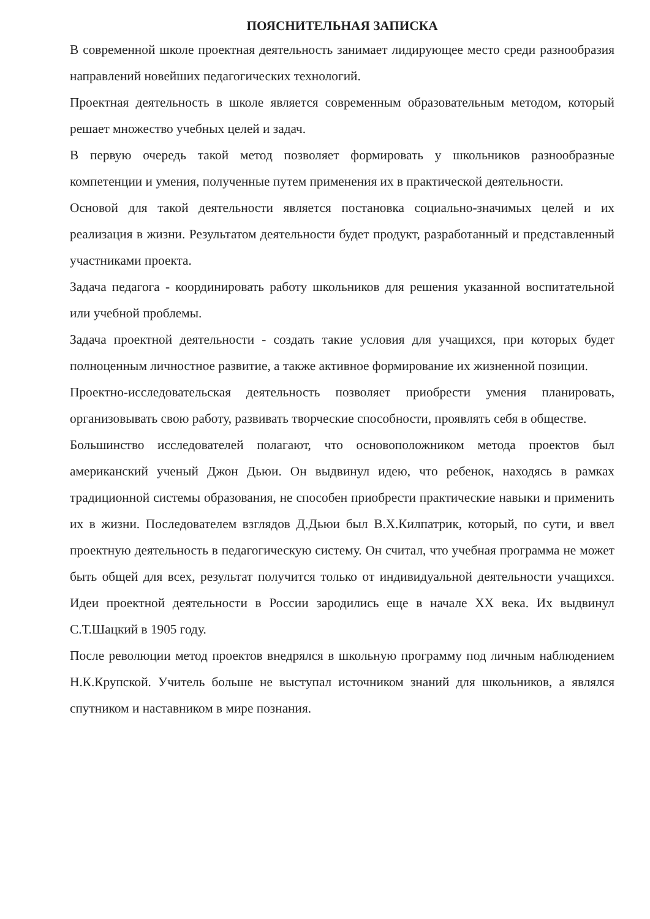ПОЯСНИТЕЛЬНАЯ ЗАПИСКА
В современной школе проектная деятельность занимает лидирующее место среди разнообразия направлений новейших педагогических технологий.
Проектная деятельность в школе является современным образовательным методом, который решает множество учебных целей и задач.
В первую очередь такой метод позволяет формировать у школьников разнообразные компетенции и умения, полученные путем применения их в практической деятельности.
Основой для такой деятельности является постановка социально-значимых целей и их реализация в жизни. Результатом деятельности будет продукт, разработанный и представленный участниками проекта.
Задача педагога - координировать работу школьников для решения указанной воспитательной или учебной проблемы.
Задача проектной деятельности - создать такие условия для учащихся, при которых будет полноценным личностное развитие, а также активное формирование их жизненной позиции.
Проектно-исследовательская деятельность позволяет приобрести умения планировать, организовывать свою работу, развивать творческие способности, проявлять себя в обществе.
Большинство исследователей полагают, что основоположником метода проектов был американский ученый Джон Дьюи. Он выдвинул идею, что ребенок, находясь в рамках традиционной системы образования, не способен приобрести практические навыки и применить их в жизни. Последователем взглядов Д.Дьюи был В.Х.Килпатрик, который, по сути, и ввел проектную деятельность в педагогическую систему. Он считал, что учебная программа не может быть общей для всех, результат получится только от индивидуальной деятельности учащихся. Идеи проектной деятельности в России зародились еще в начале XX века. Их выдвинул С.Т.Шацкий в 1905 году.
После революции метод проектов внедрялся в школьную программу под личным наблюдением Н.К.Крупской. Учитель больше не выступал источником знаний для школьников, а являлся спутником и наставником в мире познания.